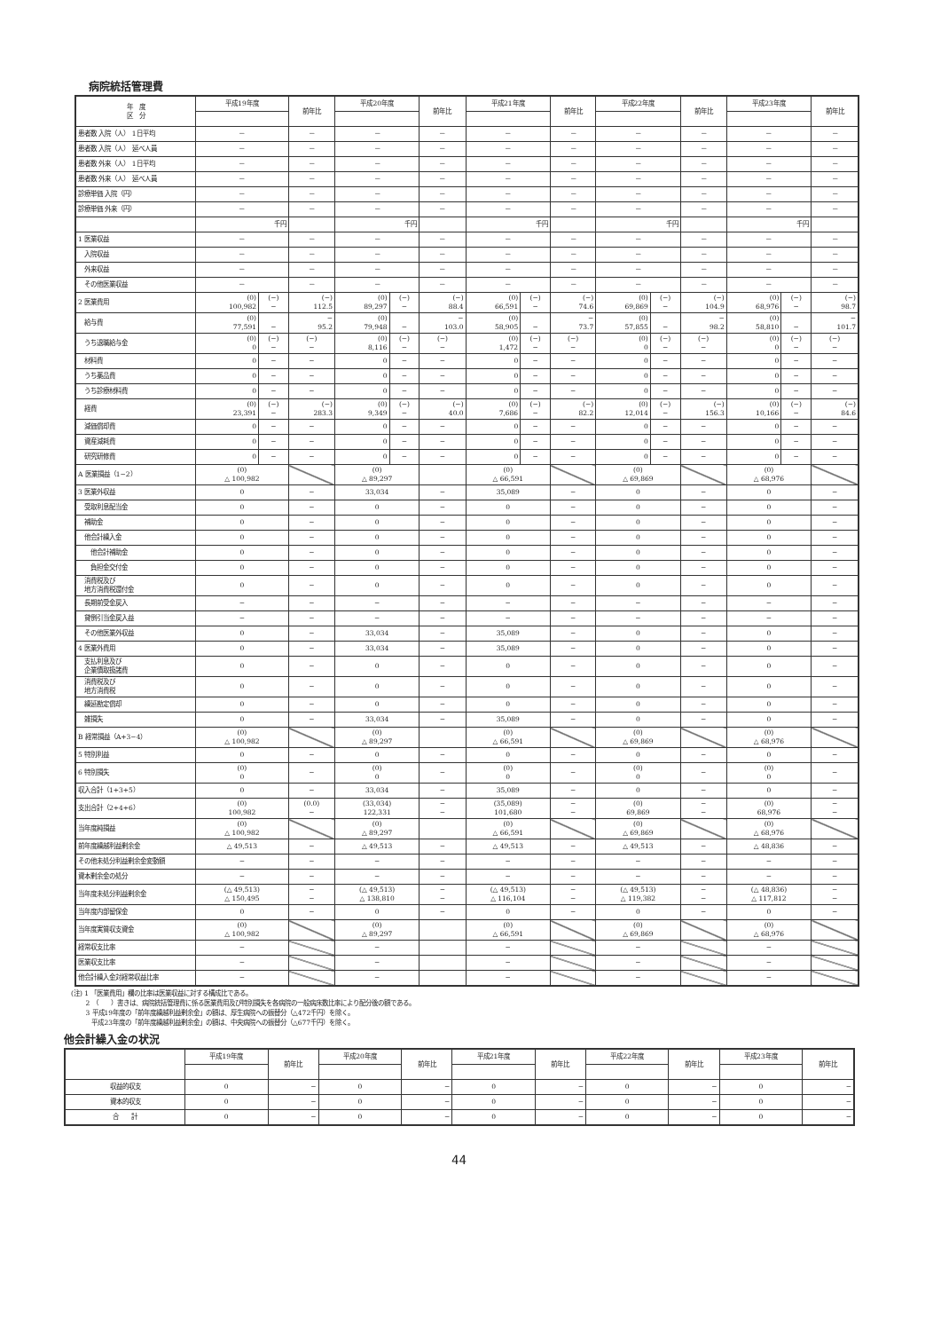病院統括管理費
| 年 度 区 分 | 平成19年度 | | 前年比 | 平成20年度 | | 前年比 | 平成21年度 | | 前年比 | 平成22年度 | | 前年比 | 平成23年度 | | 前年比 |
| --- | --- | --- | --- | --- | --- | --- | --- | --- | --- | --- | --- | --- | --- | --- | --- |
| 患者数 入院（人） 1日平均 | － | | － | － | | － | － | | － | － | | － | － | | － |
| 患者数 入院（人） 延べ人員 | － | | － | － | | － | － | | － | － | | － | － | | － |
| 患者数 外来（人） 1日平均 | － | | － | － | | － | － | | － | － | | － | － | | － |
| 患者数 外来（人） 延べ人員 | － | | － | － | | － | － | | － | － | | － | － | | － |
| 診療単価 入院（円） | － | | － | － | | － | － | | － | － | | － | － | | － |
| 診療単価 外来（円） | － | | － | － | | － | － | | － | － | | － | － | | － |
| | 千円 | | | 千円 | | | 千円 | | | 千円 | | | 千円 | | |
| 1 医業収益 | － | | － | － | | － | － | | － | － | | － | － | | － |
| 入院収益 | － | | － | － | | － | － | | － | － | | － | － | | － |
| 外来収益 | － | | － | － | | － | － | | － | － | | － | － | | － |
| その他医業収益 | － | | － | － | | － | － | | － | － | | － | － | | － |
| 2 医業費用 | (0) 100,982 | (−) − | (−) 112.5 | (0) 89,297 | (−) − | (−) 88.4 | (0) 66,591 | (−) − | (−) 74.6 | (0) 69,869 | (−) − | (−) 104.9 | (0) 68,976 | (−) − | (−) 98.7 |
| 給与費 | (0) 77,591 | − | − 95.2 | (0) 79,948 | − | − 103.0 | (0) 58,905 | − | − 73.7 | (0) 57,855 | − | − 98.2 | (0) 58,810 | − | − 101.7 |
| うち退職給与金 | (0) 0 | (−) − | (−) − | (0) 8,116 | (−) − | (−) − | (0) 1,472 | (−) − | (−) − | (0) 0 | (−) − | (−) − | (0) 0 | (−) − | (−) − |
| 材料費 | 0 | − | − | 0 | − | − | 0 | − | − | 0 | − | − | 0 | − | − |
| うち薬品費 | 0 | − | − | 0 | − | − | 0 | − | − | 0 | − | − | 0 | − | − |
| うち診療材料費 | 0 | − | − | 0 | − | − | 0 | − | − | 0 | − | − | 0 | − | − |
| 経費 | (0) 23,391 | (−) − | (−) 283.3 | (0) 9,349 | (−) − | (−) 40.0 | (0) 7,686 | (−) − | (−) 82.2 | (0) 12,014 | (−) − | (−) 156.3 | (0) 10,166 | (−) − | (−) 84.6 |
| 減価償却費 | 0 | − | − | 0 | − | − | 0 | − | − | 0 | − | − | 0 | − | − |
| 資産減耗費 | 0 | − | − | 0 | − | − | 0 | − | − | 0 | − | − | 0 | − | − |
| 研究研修費 | 0 | − | − | 0 | − | − | 0 | − | − | 0 | − | − | 0 | − | − |
| A 医業損益（1−2） | (0) △ 100,982 | | | (0) △ 89,297 | | | (0) △ 66,591 | | | (0) △ 69,869 | | | (0) △ 68,976 | | |
| 3 医業外収益 | 0 | | − | 33,034 | | − | 35,089 | | − | 0 | | − | 0 | | − |
| 受取利息配当金 | 0 | | − | 0 | | − | 0 | | − | 0 | | − | 0 | | − |
| 補助金 | 0 | | − | 0 | | − | 0 | | − | 0 | | − | 0 | | − |
| 他会計繰入金 | 0 | | − | 0 | | − | 0 | | − | 0 | | − | 0 | | − |
| 他会計補助金 | 0 | | − | 0 | | − | 0 | | − | 0 | | − | 0 | | − |
| 負担金交付金 | 0 | | − | 0 | | − | 0 | | − | 0 | | − | 0 | | − |
| 消費税及び 地方消費税還付金 | 0 | | − | 0 | | − | 0 | | − | 0 | | − | 0 | | − |
| 長期前受金戻入 | − | | − | − | | − | − | | − | − | | − | − | | − |
| 貸倒引当金戻入益 | − | | − | − | | − | − | | − | − | | − | − | | − |
| その他医業外収益 | 0 | | − | 33,034 | | − | 35,089 | | − | 0 | | − | 0 | | − |
| 4 医業外費用 | 0 | | − | 33,034 | | − | 35,089 | | − | 0 | | − | 0 | | − |
| 支払利息及び 企業債取扱諸費 | 0 | | − | 0 | | − | 0 | | − | 0 | | − | 0 | | − |
| 消費税及び 地方消費税 | 0 | | − | 0 | | − | 0 | | − | 0 | | − | 0 | | − |
| 繰延勘定償却 | 0 | | − | 0 | | − | 0 | | − | 0 | | − | 0 | | − |
| 雑損失 | 0 | | − | 33,034 | | − | 35,089 | | − | 0 | | − | 0 | | − |
| B 経常損益（A+3−4） | (0) △ 100,982 | | | (0) △ 89,297 | | | (0) △ 66,591 | | | (0) △ 69,869 | | | (0) △ 68,976 | | |
| 5 特別利益 | 0 | | − | 0 | | − | 0 | | − | 0 | | − | 0 | | − |
| 6 特別損失 | (0) 0 | | − | (0) 0 | | − | (0) 0 | | − | (0) 0 | | − | (0) 0 | | − |
| 収入合計（1+3+5） | 0 | | − | 33,034 | | − | 35,089 | | − | 0 | | − | 0 | | − |
| 支出合計（2+4+6） | (0) 100,982 | | (0.0) − | (33,034) 122,331 | | − − | (35,089) 101,680 | | − − | (0) 69,869 | | − − | (0) 68,976 | | − − |
| 当年度純損益 | (0) △ 100,982 | | | (0) △ 89,297 | | | (0) △ 66,591 | | | (0) △ 69,869 | | | (0) △ 68,976 | | |
| 前年度繰越利益剰余金 | △ 49,513 | | − | △ 49,513 | | − | △ 49,513 | | − | △ 49,513 | | − | △ 48,836 | | − |
| その他未処分利益剰余金変動額 | − | | − | − | | − | − | | − | − | | − | − | | − |
| 資本剰余金の処分 | − | | − | − | | − | − | | − | − | | − | − | | − |
| 当年度未処分利益剰余金 | (△ 49,513) △ 150,495 | | − − | (△ 49,513) △ 138,810 | | − − | (△ 49,513) △ 116,104 | | − − | (△ 49,513) △ 119,382 | | − − | (△ 48,836) △ 117,812 | | − − |
| 当年度内部留保金 | 0 | | − | 0 | | − | 0 | | − | 0 | | − | 0 | | − |
| 当年度実質収支資金 | (0) △ 100,982 | | | (0) △ 89,297 | | | (0) △ 66,591 | | | (0) △ 69,869 | | | (0) △ 68,976 | | |
| 経常収支比率 | − | | | − | | | − | | | − | | | − | | |
| 医業収支比率 | − | | | − | | | − | | | − | | | − | | |
| 他会計繰入金対経常収益比率 | − | | | − | | | − | | | − | | | − | | |
(注) 1 「医業費用」欄の比率は医業収益に対する構成比である。
　　 2 （　　）書きは、病院統括管理費に係る医業費用及び特別損失を各病院の一般病床数比率により配分後の額である。
　　 3 平成19年度の「前年度繰越利益剰余金」の額は、厚生病院への振替分（△472千円）を除く。
　　　 平成23年度の「前年度繰越利益剰余金」の額は、中央病院への振替分（△677千円）を除く。
他会計繰入金の状況
| | 平成19年度 | 前年比 | 平成20年度 | 前年比 | 平成21年度 | 前年比 | 平成22年度 | 前年比 | 平成23年度 | 前年比 |
| --- | --- | --- | --- | --- | --- | --- | --- | --- | --- | --- |
| 収益的収支 | 0 | − | 0 | − | 0 | − | 0 | − | 0 | − |
| 資本的収支 | 0 | − | 0 | − | 0 | − | 0 | − | 0 | − |
| 合 計 | 0 | − | 0 | − | 0 | − | 0 | − | 0 | − |
44